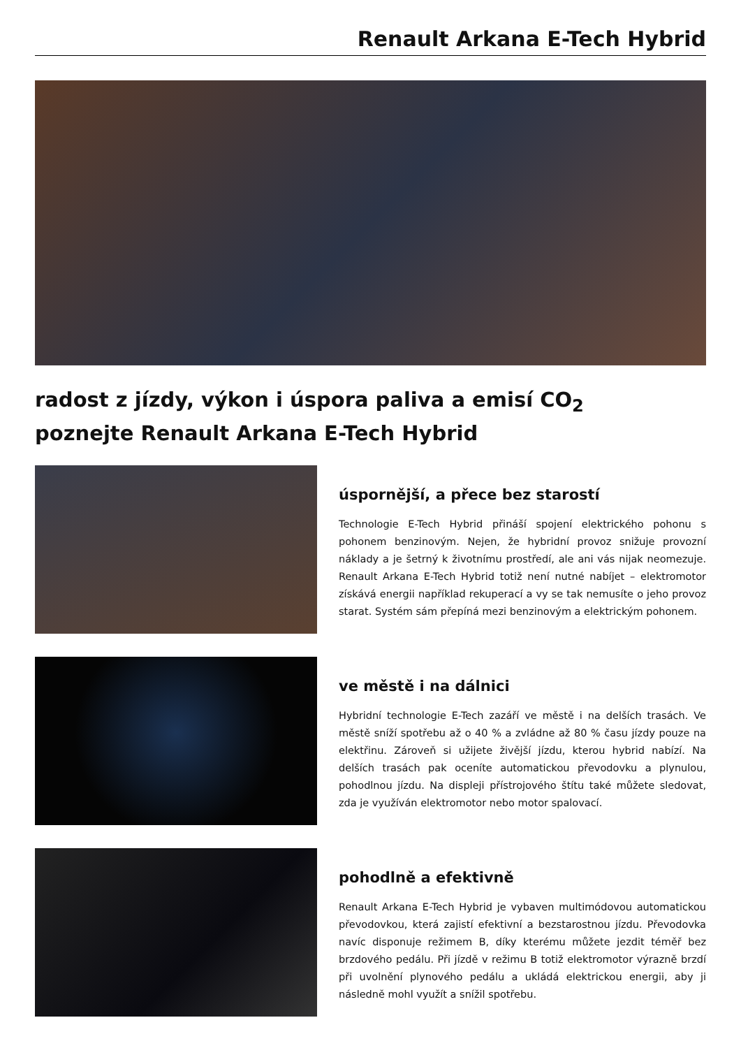Renault Arkana E-Tech Hybrid
radost z jízdy, výkon i úspora paliva a emisí CO<sub>2</sub>
poznejte Renault Arkana E-Tech Hybrid
úspornější, a přece bez starostí
Technologie E-Tech Hybrid přináší spojení elektrického pohonu s pohonem benzinovým. Nejen, že hybridní provoz snižuje provozní náklady a je šetrný k životnímu prostředí, ale ani vás nijak neomezuje. Renault Arkana E-Tech Hybrid totiž není nutné nabíjet – elektromotor získává energii například rekuperací a vy se tak nemusíte o jeho provoz starat. Systém sám přepíná mezi benzinovým a elektrickým pohonem.
ve městě i na dálnici
Hybridní technologie E-Tech zazáří ve městě i na delších trasách. Ve městě sníží spotřebu až o 40 % a zvládne až 80 % času jízdy pouze na elektřinu. Zároveň si užijete živější jízdu, kterou hybrid nabízí. Na delších trasách pak oceníte automatickou převodovku a plynulou, pohodlnou jízdu. Na displeji přístrojového štítu také můžete sledovat, zda je využíván elektromotor nebo motor spalovací.
pohodlně a efektivně
Renault Arkana E-Tech Hybrid je vybaven multimódovou automatickou převodovkou, která zajistí efektivní a bezstarostnou jízdu. Převodovka navíc disponuje režimem B, díky kterému můžete jezdit téměř bez brzdového pedálu. Při jízdě v režimu B totiž elektromotor výrazně brzdí při uvolnění plynového pedálu a ukládá elektrickou energii, aby ji následně mohl využít a snížil spotřebu.